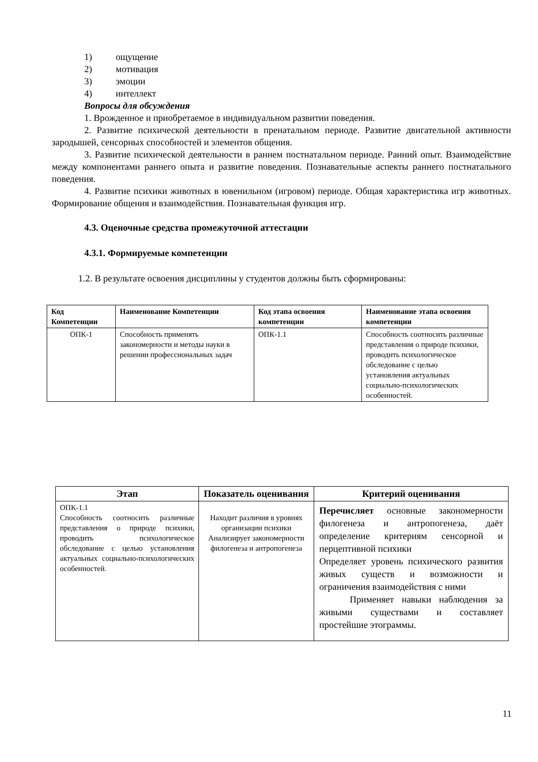1) ощущение
2) мотивация
3) эмоции
4) интеллект
Вопросы для обсуждения
1. Врожденное и приобретаемое в индивидуальном развитии поведения.
2. Развитие психической деятельности в пренатальном периоде. Развитие двигательной активности зародышей, сенсорных способностей и элементов общения.
3. Развитие психической деятельности в раннем постнатальном периоде. Ранний опыт. Взаимодействие между компонентами раннего опыта и развитие поведения. Познавательные аспекты раннего постнатального поведения.
4. Развитие психики животных в ювенильном (игровом) периоде. Общая характеристика игр животных. Формирование общения и взаимодействия. Познавательная функция игр.
4.3. Оценочные средства промежуточной аттестации
4.3.1. Формируемые компетенции
1.2. В результате освоения дисциплины у студентов должны быть сформированы:
| Код Компетенции | Наименование Компетенции | Код этапа освоения компетенции | Наименование этапа освоения компетенции |
| --- | --- | --- | --- |
| ОПК-1 | Способность применять закономерности и методы науки в решении профессиональных задач | ОПК-1.1 | Способность соотносить различные представления о природе психики, проводить психологическое обследование с целью установления актуальных социально-психологических особенностей. |
| Этап | Показатель оценивания | Критерий оценивания |
| --- | --- | --- |
| ОПК-1.1 Способность соотносить различные представления о природе психики, проводить психологическое обследование с целью установления актуальных социально-психологических особенностей. | Находит различия в уровнях организации психики Анализирует закономерности филогенеза и антропогенеза | Перечисляет основные закономерности филогенеза и антропогенеза, даёт определение критериям сенсорной и перцептивной психики Определяет уровень психического развития живых существ и возможности и ограничения взаимодействия с ними Применяет навыки наблюдения за живыми существами и составляет простейшие этограммы. |
11